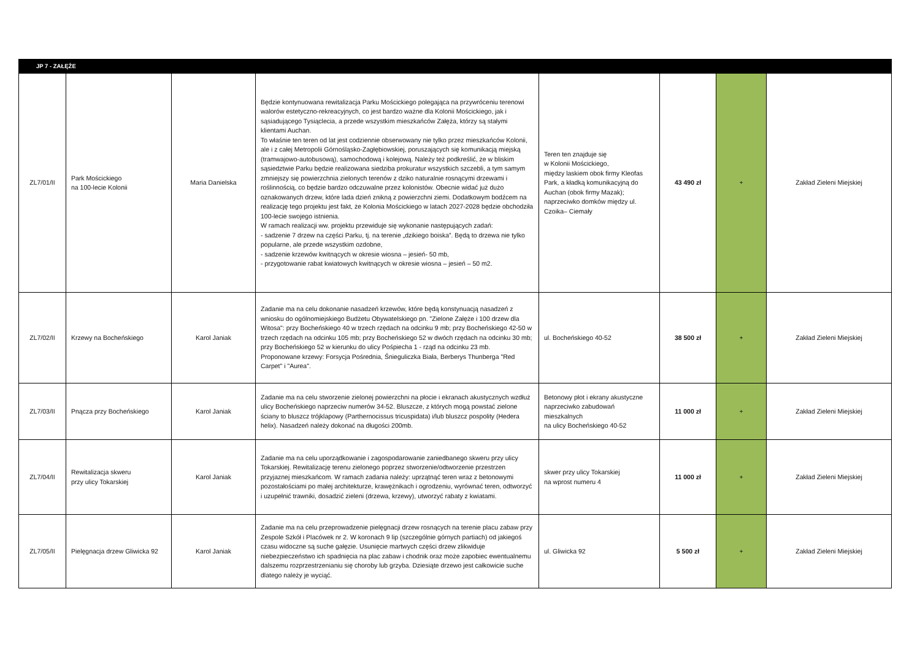| JP 7 - ZAŁĘŻE | | | | | | | |
| ZL7/01/II | Park Mościckiego na 100-lecie Kolonii | Maria Danielska | Będzie kontynuowana rewitalizacja Parku Mościckiego polegająca na przywróceniu terenowi walorów estetyczno-rekreacyjnych, co jest bardzo ważne dla Kolonii Mościckiego, jak i sąsiadującego Tysiąclecia, a przede wszystkim mieszkańców Załęża, którzy są stałymi klientami Auchan. To właśnie ten teren od lat jest codziennie obserwowany nie tylko przez mieszkańców Kolonii, ale i z całej Metropolii Górnośląsko-Zagłębiowskiej, poruszających się komunikacją miejską (tramwajowo-autobusową), samochodową i kolejową. Należy też podkreślić, że w bliskim sąsiedztwie Parku będzie realizowana siedziba prokuratur wszystkich szczebli, a tym samym zmniejszy się powierzchnia zielonych terenów z dziko naturalnie rosnącymi drzewami i roślinnością, co będzie bardzo odczuwalne przez kolonistów. Obecnie widać już dużo oznakowanych drzew, które lada dzień znikną z powierzchni ziemi. Dodatkowym bodźcem na realizację tego projektu jest fakt, że Kolonia Mościckiego w latach 2027-2028 będzie obchodziła 100-lecie swojego istnienia. W ramach realizacji ww. projektu przewiduje się wykonanie następujących zadań: - sadzenie 7 drzew na części Parku, tj. na terenie „dzikiego boiska”. Będą to drzewa nie tylko popularne, ale przede wszystkim ozdobne, - sadzenie krzewów kwitnących w okresie wiosna – jesień- 50 mb, - przygotowanie rabat kwiatowych kwitnących w okresie wiosna – jesień – 50 m2. | Teren ten znajduje się w Kolonii Mościckiego, między laskiem obok firmy Kleofas Park, a kładką komunikacyjną do Auchan (obok firmy Mazak); naprzeciwko domków między ul. Czoika– Ciemały | 43 490 zł | + | Zakład Zieleni Miejskiej |
| ZL7/02/II | Krzewy na Bocheńskiego | Karol Janiak | Zadanie ma na celu dokonanie nasadzeń krzewów, które będą konstynuacją nasadzeń z wniosku do ogólnomiejskiego Budżetu Obywatelskiego pn. "Zielone Załęże i 100 drzew dla Witosa": przy Bocheńskiego 40 w trzech rzędach na odcinku 9 mb; przy Bocheńskiego 42-50 w trzech rzędach na odcinku 105 mb; przy Bocheńskiego 52 w dwóch rzędach na odcinku 30 mb; przy Bocheńskiego 52 w kierunku do ulicy Pośpiecha 1 - rząd na odcinku 23 mb. Proponowane krzewy: Forsycja Pośrednia, Śnieguliczka Biała, Berberys Thunberga "Red Carpet" i "Aurea". | ul. Bocheńskiego 40-52 | 38 500 zł | + | Zakład Zieleni Miejskiej |
| ZL7/03/II | Pnącza przy Bocheńskiego | Karol Janiak | Zadanie ma na celu stworzenie zielonej powierzchni na płocie i ekranach akustycznych wzdłuż ulicy Bocheńskiego naprzeciw numerów 34-52. Bluszcze, z których mogą powstać zielone ściany to bluszcz trójklapowy (Parthernocissus tricuspidata) i/lub bluszcz pospolity (Hedera helix). Nasadzeń należy dokonać na długości 200mb. | Betonowy płot i ekrany akustyczne naprzeciwko zabudowań mieszkalnych na ulicy Bocheńskiego 40-52 | 11 000 zł | + | Zakład Zieleni Miejskiej |
| ZL7/04/II | Rewitalizacja skweru przy ulicy Tokarskiej | Karol Janiak | Zadanie ma na celu uporządkowanie i zagospodarowanie zaniedbanego skweru przy ulicy Tokarskiej. Rewitalizację terenu zielonego poprzez stworzenie/odtworzenie przestrzen przyjaznej mieszkańcom. W ramach zadania należy: uprzątnąć teren wraz z betonowymi pozostałościami po małej architekturze, krawężnikach i ogrodzeniu, wyrównać teren, odtworzyć i uzupełnić trawniki, dosadzić zieleni (drzewa, krzewy), utworzyć rabaty z kwiatami. | skwer przy ulicy Tokarskiej na wprost numeru 4 | 11 000 zł | + | Zakład Zieleni Miejskiej |
| ZL7/05/II | Pielęgnacja drzew Gliwicka 92 | Karol Janiak | Zadanie ma na celu przeprowadzenie pielęgnacji drzew rosnących na terenie placu zabaw przy Zespole Szkół i Placówek nr 2. W koronach 9 lip (szczególnie górnych partiach) od jakiegoś czasu widoczne są suche gałęzie. Usunięcie martwych części drzew zlikwiduje niebezpieczeństwo ich spadnięcia na plac zabaw i chodnik oraz może zapobiec ewentualnemu dalszemu rozprzestrzenianiu się choroby lub grzyba. Dziesiąte drzewo jest całkowicie suche dlatego należy je wyciąć. | ul. Gliwicka 92 | 5 500 zł | + | Zakład Zieleni Miejskiej |